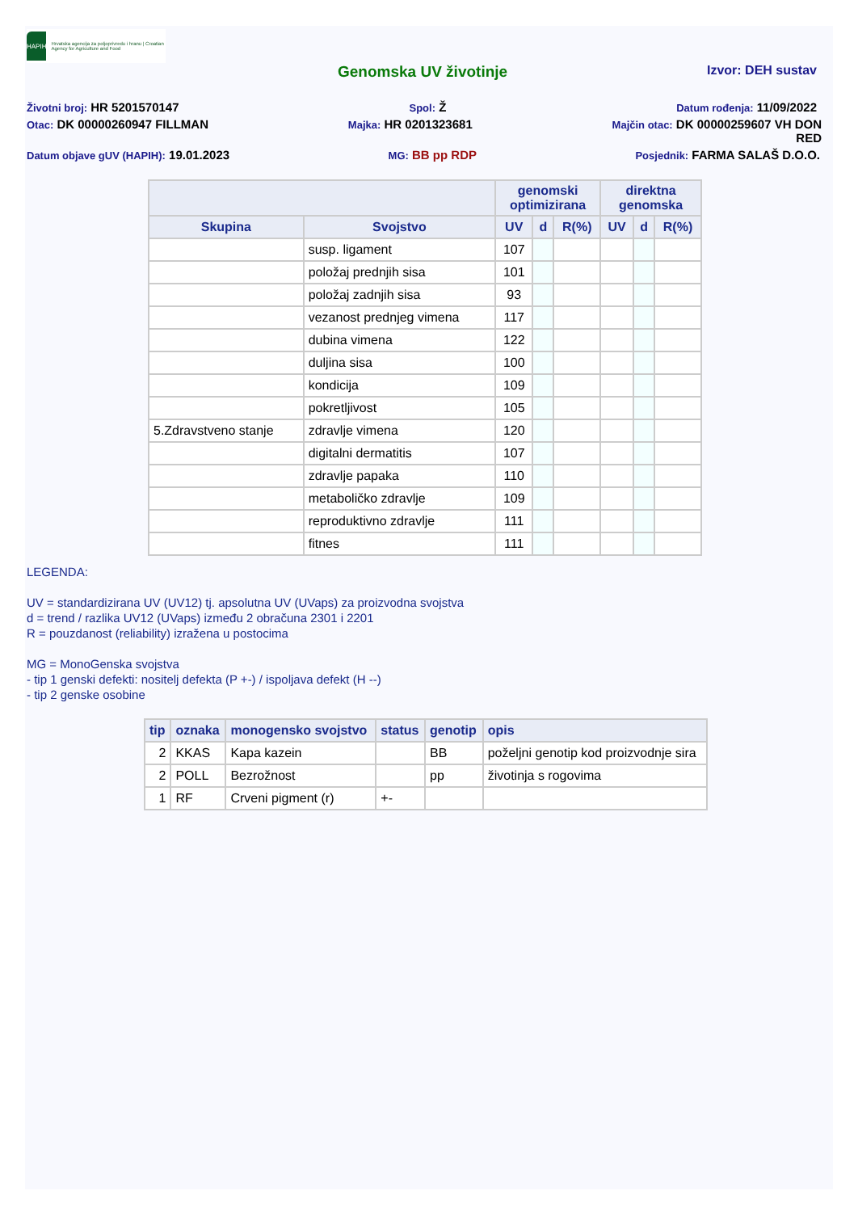HAPIH
Hrvatska agencija za poljoprivredu i hranu | Croatian Agency for Agriculture and Food
Genomska UV životinje Izvor: DEH sustav
Životni broj: HR 5201570147 Spol: Ž Datum rođenja: 11/09/2022
Otac: DK 00000260947 FILLMAN Majka: HR 0201323681 Majčin otac: DK 00000259607 VH DON
RED
Datum objave gUV (HAPIH): 19.01.2023 MG: BB pp RDP Posjednik: FARMA SALAŠ D.O.O.
| | | genomski optimizirana | | | direktna genomska | | |
| --- | --- | --- | --- | --- | --- | --- | --- |
| Skupina | Svojstvo | UV | d | R(%) | UV | d | R(%) |
| | susp. ligament | 107 | | | | | |
| | položaj prednjih sisa | 101 | | | | | |
| | položaj zadnjih sisa | 93 | | | | | |
| | vezanost prednjeg vimena | 117 | | | | | |
| | dubina vimena | 122 | | | | | |
| | duljina sisa | 100 | | | | | |
| | kondicija | 109 | | | | | |
| | pokretljivost | 105 | | | | | |
| 5.Zdravstveno stanje | zdravlje vimena | 120 | | | | | |
| | digitalni dermatitis | 107 | | | | | |
| | zdravlje papaka | 110 | | | | | |
| | metaboličko zdravlje | 109 | | | | | |
| | reproduktivno zdravlje | 111 | | | | | |
| | fitnes | 111 | | | | | |
LEGENDA:
UV = standardizirana UV (UV12) tj. apsolutna UV (UVaps) za proizvodna svojstva
d = trend / razlika UV12 (UVaps) između 2 obračuna 2301 i 2201
R = pouzdanost (reliability) izražena u postocima
MG = MonoGenska svojstva
- tip 1 genski defekti: nositelj defekta (P +-) / ispoljava defekt (H --)
- tip 2 genske osobine
| tip | oznaka | monogensko svojstvo | status | genotip | opis |
| --- | --- | --- | --- | --- | --- |
| 2 | KKAS | Kapa kazein | | BB | poželjni genotip kod proizvodnje sira |
| 2 | POLL | Bezrožnost | | pp | životinja s rogovima |
| 1 | RF | Crveni pigment (r) | +- | | |